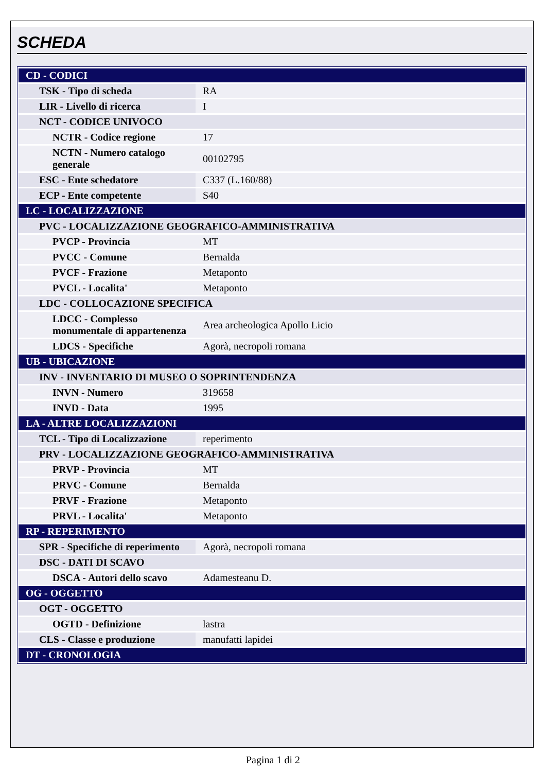SCHEDA
| CD - CODICI | |
| TSK - Tipo di scheda | RA |
| LIR - Livello di ricerca | I |
| NCT - CODICE UNIVOCO | |
| NCTR - Codice regione | 17 |
| NCTN - Numero catalogo generale | 00102795 |
| ESC - Ente schedatore | C337 (L.160/88) |
| ECP - Ente competente | S40 |
| LC - LOCALIZZAZIONE | |
| PVC - LOCALIZZAZIONE GEOGRAFICO-AMMINISTRATIVA | |
| PVCP - Provincia | MT |
| PVCC - Comune | Bernalda |
| PVCF - Frazione | Metaponto |
| PVCL - Localita' | Metaponto |
| LDC - COLLOCAZIONE SPECIFICA | |
| LDCC - Complesso monumentale di appartenenza | Area archeologica Apollo Licio |
| LDCS - Specifiche | Agorà, necropoli romana |
| UB - UBICAZIONE | |
| INV - INVENTARIO DI MUSEO O SOPRINTENDENZA | |
| INVN - Numero | 319658 |
| INVD - Data | 1995 |
| LA - ALTRE LOCALIZZAZIONI | |
| TCL - Tipo di Localizzazione | reperimento |
| PRV - LOCALIZZAZIONE GEOGRAFICO-AMMINISTRATIVA | |
| PRVP - Provincia | MT |
| PRVC - Comune | Bernalda |
| PRVF - Frazione | Metaponto |
| PRVL - Localita' | Metaponto |
| RP - REPERIMENTO | |
| SPR - Specifiche di reperimento | Agorà, necropoli romana |
| DSC - DATI DI SCAVO | |
| DSCA - Autori dello scavo | Adamesteanu D. |
| OG - OGGETTO | |
| OGT - OGGETTO | |
| OGTD - Definizione | lastra |
| CLS - Classe e produzione | manufatti lapidei |
| DT - CRONOLOGIA | |
Pagina 1 di 2